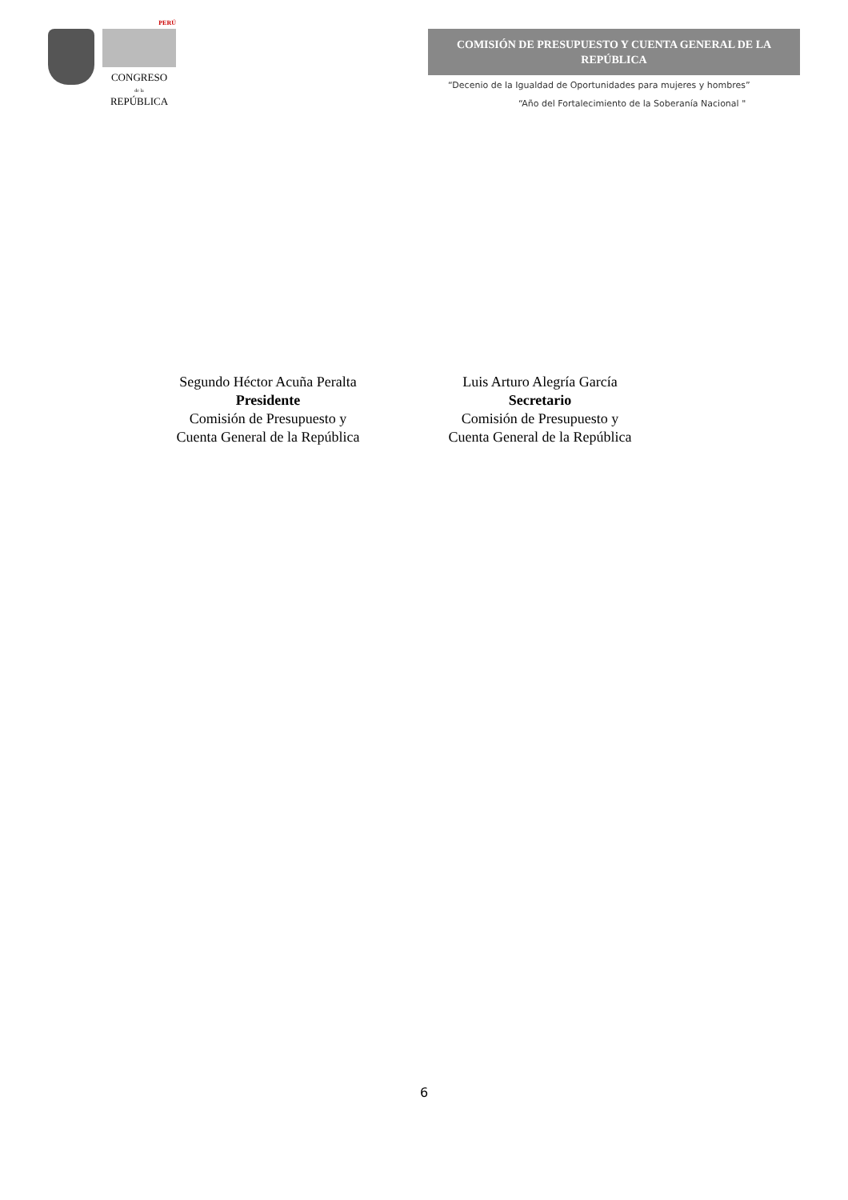PERÚ
CONGRESO
de la
REPÚBLICA
COMISIÓN DE PRESUPUESTO Y CUENTA GENERAL DE LA REPÚBLICA
“Decenio de la Igualdad de Oportunidades para mujeres y hombres”
“Año del Fortalecimiento de la Soberanía Nacional "
Segundo Héctor Acuña Peralta
Presidente
Comisión de Presupuesto y
Cuenta General de la República
Luis Arturo Alegría García
Secretario
Comisión de Presupuesto y
Cuenta General de la República
6